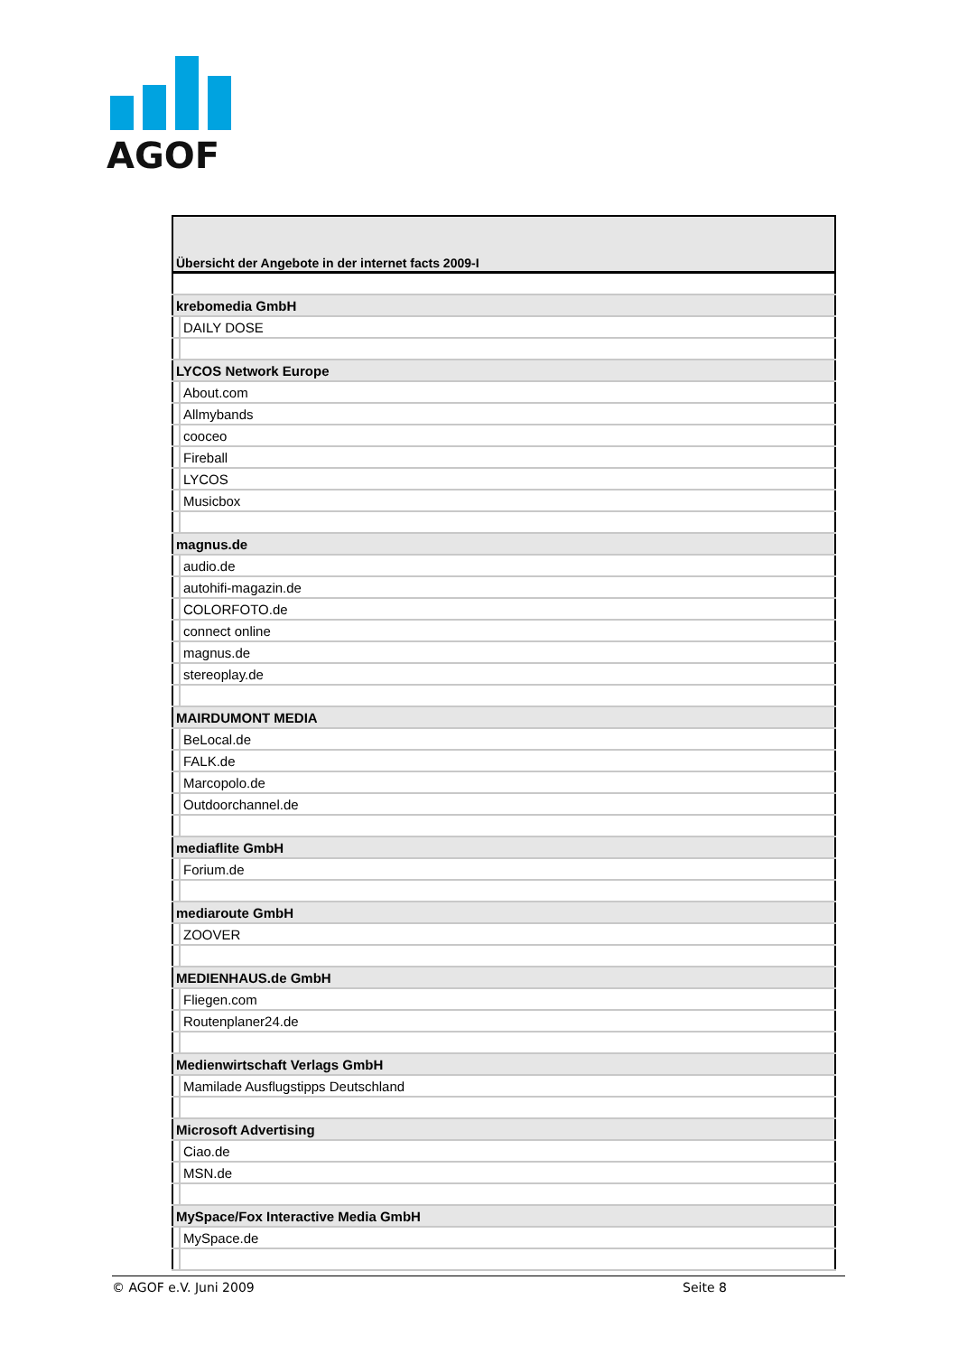AGOF
| Übersicht der Angebote in der internet facts 2009-I | |
| krebomedia GmbH | |
| | DAILY DOSE |
| LYCOS Network Europe | |
| | About.com |
| | Allmybands |
| | cooceo |
| | Fireball |
| | LYCOS |
| | Musicbox |
| magnus.de | |
| | audio.de |
| | autohifi-magazin.de |
| | COLORFOTO.de |
| | connect online |
| | magnus.de |
| | stereoplay.de |
| MAIRDUMONT MEDIA | |
| | BeLocal.de |
| | FALK.de |
| | Marcopolo.de |
| | Outdoorchannel.de |
| mediaflite GmbH | |
| | Forium.de |
| mediaroute GmbH | |
| | ZOOVER |
| MEDIENHAUS.de GmbH | |
| | Fliegen.com |
| | Routenplaner24.de |
| Medienwirtschaft Verlags GmbH | |
| | Mamilade Ausflugstipps Deutschland |
| Microsoft Advertising | |
| | Ciao.de |
| | MSN.de |
| MySpace/Fox Interactive Media GmbH | |
| | MySpace.de |
© AGOF e.V. Juni 2009 Seite 8